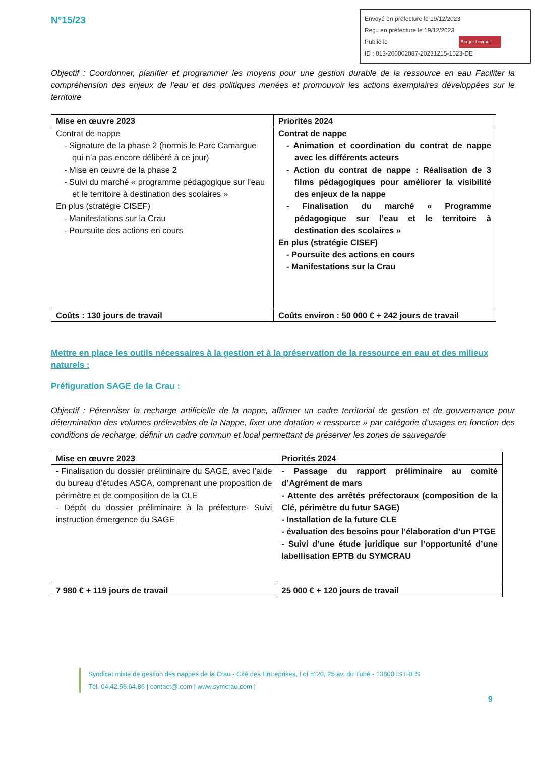N°15/23
Envoyé en préfecture le 19/12/2023
Reçu en préfecture le 19/12/2023
Publié le Berger Levrault
ID : 013-200002087-20231215-1523-DE
Objectif : Coordonner, planifier et programmer les moyens pour une gestion durable de la ressource en eau Faciliter la compréhension des enjeux de l’eau et des politiques menées et promouvoir les actions exemplaires développées sur le territoire
| Mise en œuvre 2023 | Priorités 2024 |
| Contrat de nappe - Signature de la phase 2 (hormis le Parc Camargue qui n’a pas encore délibéré à ce jour) - Mise en œuvre de la phase 2 - Suivi du marché « programme pédagogique sur l’eau et le territoire à destination des scolaires » En plus (stratégie CISEF) - Manifestations sur la Crau - Poursuite des actions en cours | Contrat de nappe - Animation et coordination du contrat de nappe avec les différents acteurs - Action du contrat de nappe : Réalisation de 3 films pédagogiques pour améliorer la visibilité des enjeux de la nappe - Finalisation du marché « Programme pédagogique sur l’eau et le territoire à destination des scolaires » En plus (stratégie CISEF) - Poursuite des actions en cours - Manifestations sur la Crau |
| Coûts : 130 jours de travail | Coûts environ : 50 000 € + 242 jours de travail |
Mettre en place les outils nécessaires à la gestion et à la préservation de la ressource en eau et des milieux naturels :
Préfiguration SAGE de la Crau :
Objectif : Pérenniser la recharge artificielle de la nappe, affirmer un cadre territorial de gestion et de gouvernance pour détermination des volumes prélevables de la Nappe, fixer une dotation « ressource » par catégorie d’usages en fonction des conditions de recharge, définir un cadre commun et local permettant de préserver les zones de sauvegarde
| Mise en œuvre 2023 | Priorités 2024 |
| - Finalisation du dossier préliminaire du SAGE, avec l’aide du bureau d’études ASCA, comprenant une proposition de périmètre et de composition de la CLE - Dépôt du dossier préliminaire à la préfecture- Suivi instruction émergence du SAGE | - Passage du rapport préliminaire au comité d’Agrément de mars - Attente des arrêtés préfectoraux (composition de la Clé, périmètre du futur SAGE) - Installation de la future CLE - évaluation des besoins pour l’élaboration d’un PTGE - Suivi d’une étude juridique sur l’opportunité d’une labellisation EPTB du SYMCRAU |
| 7 980 € + 119 jours de travail | 25 000 € + 120 jours de travail |
Syndicat mixte de gestion des nappes de la Crau - Cité des Entreprises, Lot n°20, 25 av. du Tubé - 13800 ISTRES
Tél. 04.42.56.64.86 | contact@.com | www.symcrau.com |
9